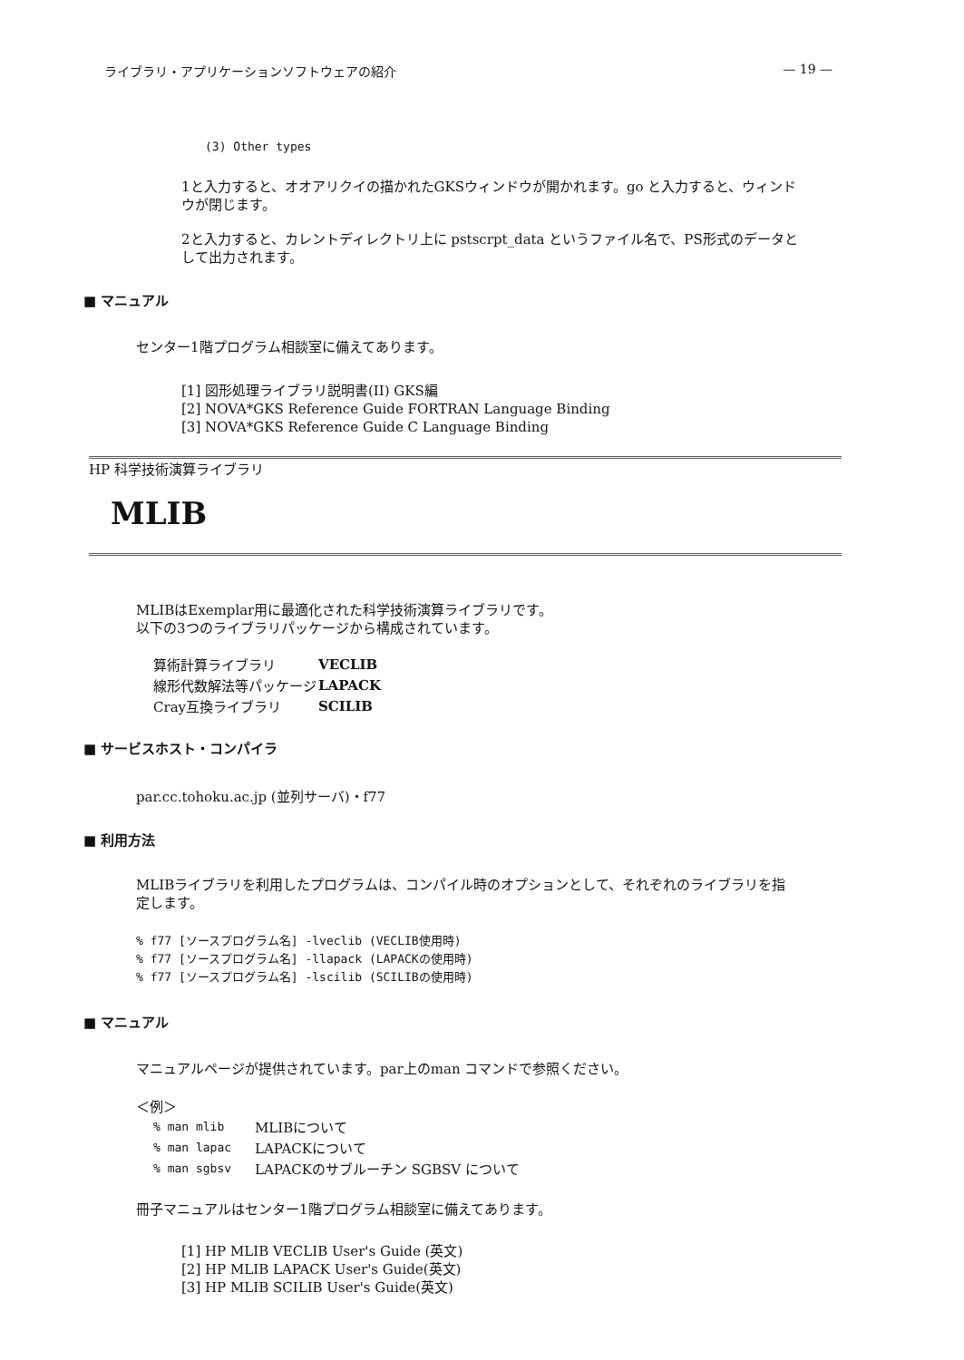ライブラリ・アプリケーションソフトウェアの紹介 — 19 —
(3) Other types
1と入力すると、オオアリクイの描かれたGKSウィンドウが開かれます。go と入力すると、ウィンドウが閉じます。
2と入力すると、カレントディレクトリ上に pstscrpt_data というファイル名で、PS形式のデータとして出力されます。
■ マニュアル
センター1階プログラム相談室に備えてあります。
[1] 図形処理ライブラリ説明書(II) GKS編
[2] NOVA*GKS Reference Guide FORTRAN Language Binding
[3] NOVA*GKS Reference Guide C Language Binding
HP 科学技術演算ライブラリ
MLIB
MLIBはExemplar用に最適化された科学技術演算ライブラリです。
以下の3つのライブラリパッケージから構成されています。
| 算術計算ライブラリ | VECLIB |
| 線形代数解法等パッケージ | LAPACK |
| Cray互換ライブラリ | SCILIB |
■ サービスホスト・コンパイラ
par.cc.tohoku.ac.jp (並列サーバ)・f77
■ 利用方法
MLIBライブラリを利用したプログラムは、コンパイル時のオプションとして、それぞれのライブラリを指定します。
% f77 [ソースプログラム名] -lveclib (VECLIB使用時)
% f77 [ソースプログラム名] -llapack (LAPACKの使用時)
% f77 [ソースプログラム名] -lscilib (SCILIBの使用時)
■ マニュアル
マニュアルページが提供されています。par上のman コマンドで参照ください。
＜例＞
| % man mlib | MLIBについて |
| % man lapac | LAPACKについて |
| % man sgbsv | LAPACKのサブルーチン SGBSV について |
冊子マニュアルはセンター1階プログラム相談室に備えてあります。
[1] HP MLIB VECLIB User's Guide (英文)
[2] HP MLIB LAPACK User's Guide(英文)
[3] HP MLIB SCILIB User's Guide(英文)